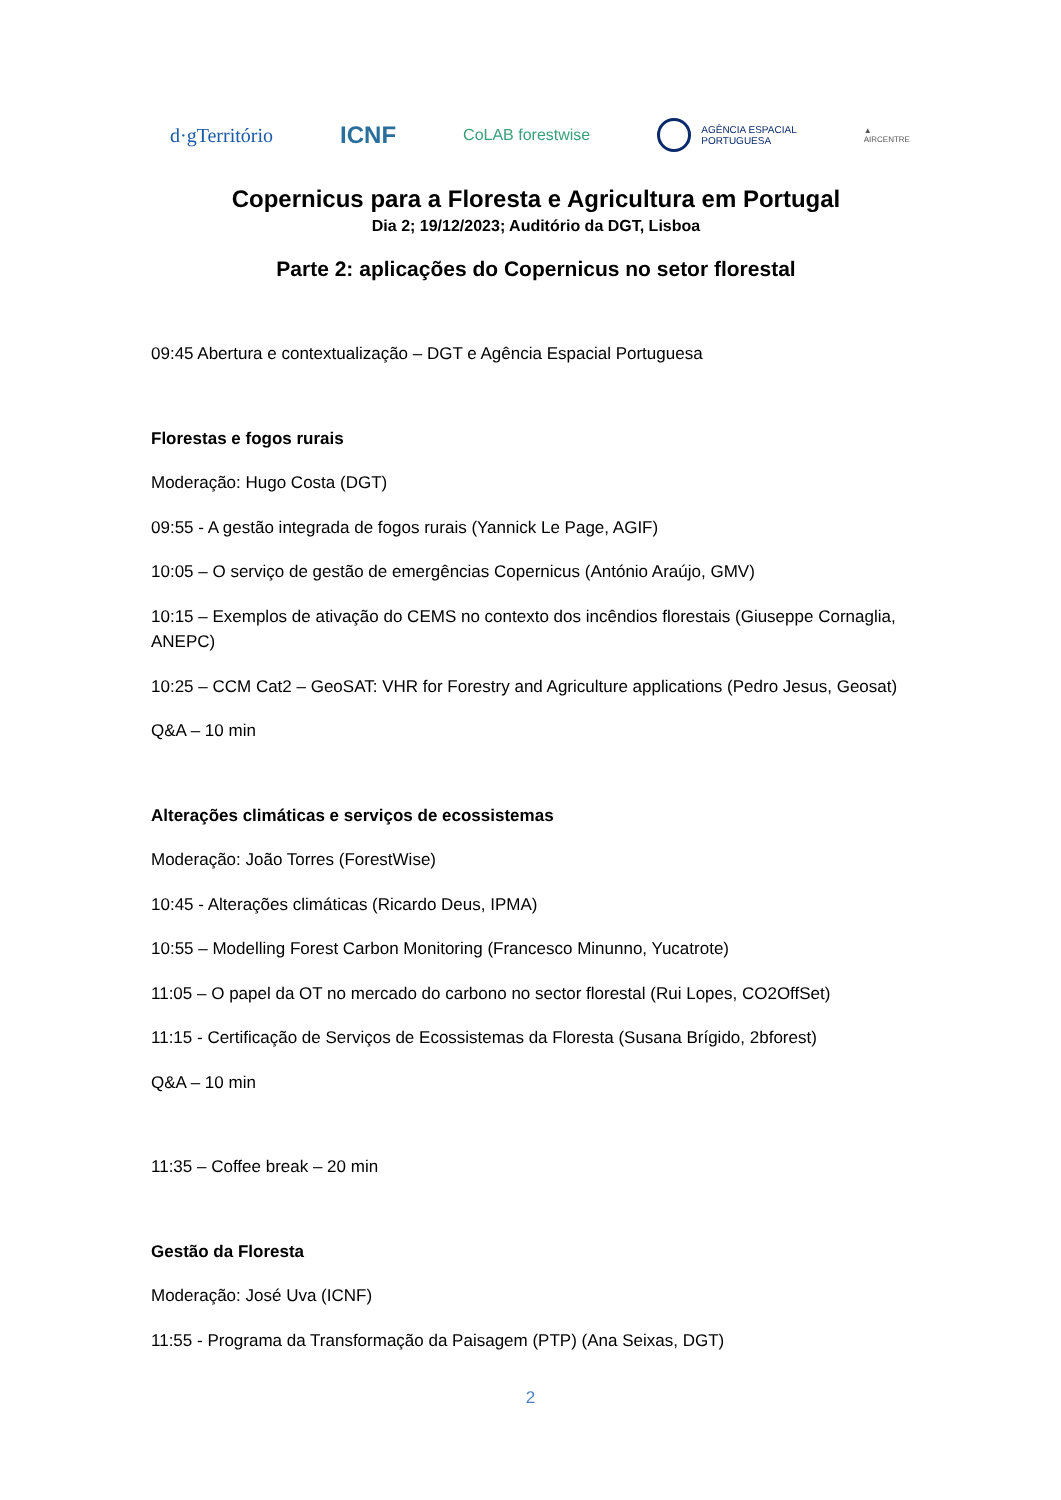d·gTerritório
ICNF
CoLAB forestwise
AGÊNCIA ESPACIAL
PORTUGUESA
▲
AIRCENTRE
Copernicus para a Floresta e Agricultura em Portugal
Dia 2; 19/12/2023; Auditório da DGT, Lisboa
Parte 2: aplicações do Copernicus no setor florestal
09:45 Abertura e contextualização – DGT e Agência Espacial Portuguesa
Florestas e fogos rurais
Moderação: Hugo Costa (DGT)
09:55 - A gestão integrada de fogos rurais (Yannick Le Page, AGIF)
10:05 – O serviço de gestão de emergências Copernicus (António Araújo, GMV)
10:15 – Exemplos de ativação do CEMS no contexto dos incêndios florestais (Giuseppe Cornaglia, ANEPC)
10:25 – CCM Cat2 – GeoSAT: VHR for Forestry and Agriculture applications (Pedro Jesus, Geosat)
Q&A – 10 min
Alterações climáticas e serviços de ecossistemas
Moderação: João Torres (ForestWise)
10:45 - Alterações climáticas (Ricardo Deus, IPMA)
10:55 – Modelling Forest Carbon Monitoring (Francesco Minunno, Yucatrote)
11:05 – O papel da OT no mercado do carbono no sector florestal (Rui Lopes, CO2OffSet)
11:15 - Certificação de Serviços de Ecossistemas da Floresta (Susana Brígido, 2bforest)
Q&A – 10 min
11:35 – Coffee break – 20 min
Gestão da Floresta
Moderação: José Uva (ICNF)
11:55 - Programa da Transformação da Paisagem (PTP) (Ana Seixas, DGT)
2